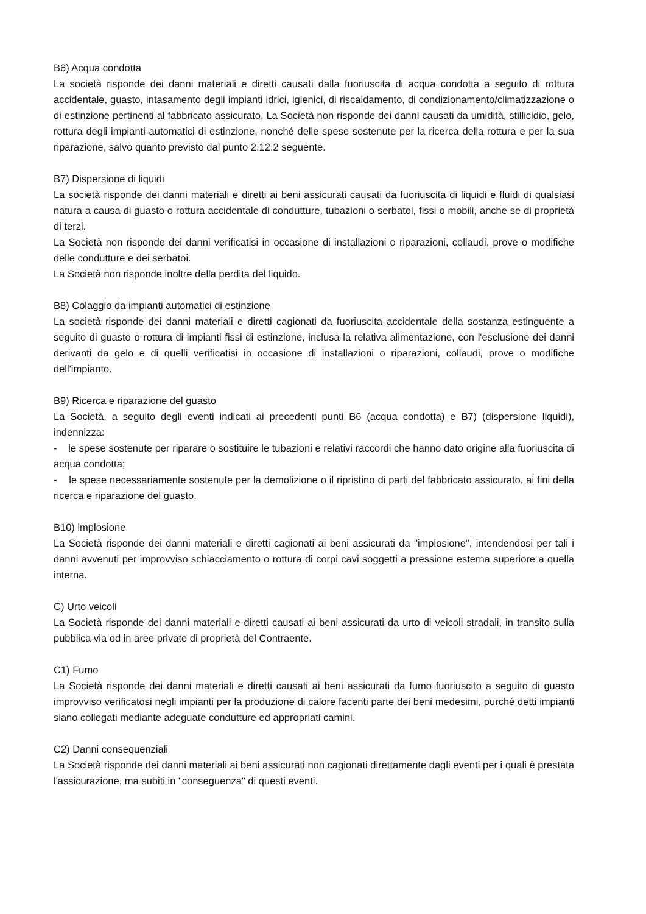B6) Acqua condotta
La società risponde dei danni materiali e diretti causati dalla fuoriuscita di acqua condotta a seguito di rottura accidentale, guasto, intasamento degli impianti idrici, igienici, di riscaldamento, di condizionamento/climatizzazione o di estinzione pertinenti al fabbricato assicurato. La Società non risponde dei danni causati da umidità, stillicidio, gelo, rottura degli impianti automatici di estinzione, nonché delle spese sostenute per la ricerca della rottura e per la sua riparazione, salvo quanto previsto dal punto 2.12.2 seguente.
B7) Dispersione di liquidi
La società risponde dei danni materiali e diretti ai beni assicurati causati da fuoriuscita di liquidi e fluidi di qualsiasi natura a causa di guasto o rottura accidentale di condutture, tubazioni o serbatoi, fissi o mobili, anche se di proprietà di terzi.
La Società non risponde dei danni verificatisi in occasione di installazioni o riparazioni, collaudi, prove o modifiche delle condutture e dei serbatoi.
La Società non risponde inoltre della perdita del liquido.
B8) Colaggio da impianti automatici di estinzione
La società risponde dei danni materiali e diretti cagionati da fuoriuscita accidentale della sostanza estinguente a seguito di guasto o rottura di impianti fissi di estinzione, inclusa la relativa alimentazione, con l'esclusione dei danni derivanti da gelo e di quelli verificatisi in occasione di installazioni o riparazioni, collaudi, prove o modifiche dell'impianto.
B9) Ricerca e riparazione del guasto
La Società, a seguito degli eventi indicati ai precedenti punti B6 (acqua condotta) e B7) (dispersione liquidi), indennizza:
- le spese sostenute per riparare o sostituire le tubazioni e relativi raccordi che hanno dato origine alla fuoriuscita di acqua condotta;
- le spese necessariamente sostenute per la demolizione o il ripristino di parti del fabbricato assicurato, ai fini della ricerca e riparazione del guasto.
B10) lmplosione
La Società risponde dei danni materiali e diretti cagionati ai beni assicurati da "implosione", intendendosi per tali i danni avvenuti per improvviso schiacciamento o rottura di corpi cavi soggetti a pressione esterna superiore a quella interna.
C) Urto veicoli
La Società risponde dei danni materiali e diretti causati ai beni assicurati da urto di veicoli stradali, in transito sulla pubblica via od in aree private di proprietà del Contraente.
C1) Fumo
La Società risponde dei danni materiali e diretti causati ai beni assicurati da fumo fuoriuscito a seguito di guasto improvviso verificatosi negli impianti per la produzione di calore facenti parte dei beni medesimi, purché detti impianti siano collegati mediante adeguate condutture ed appropriati camini.
C2) Danni consequenziali
La Società risponde dei danni materiali ai beni assicurati non cagionati direttamente dagli eventi per i quali è prestata l'assicurazione, ma subiti in "conseguenza" di questi eventi.